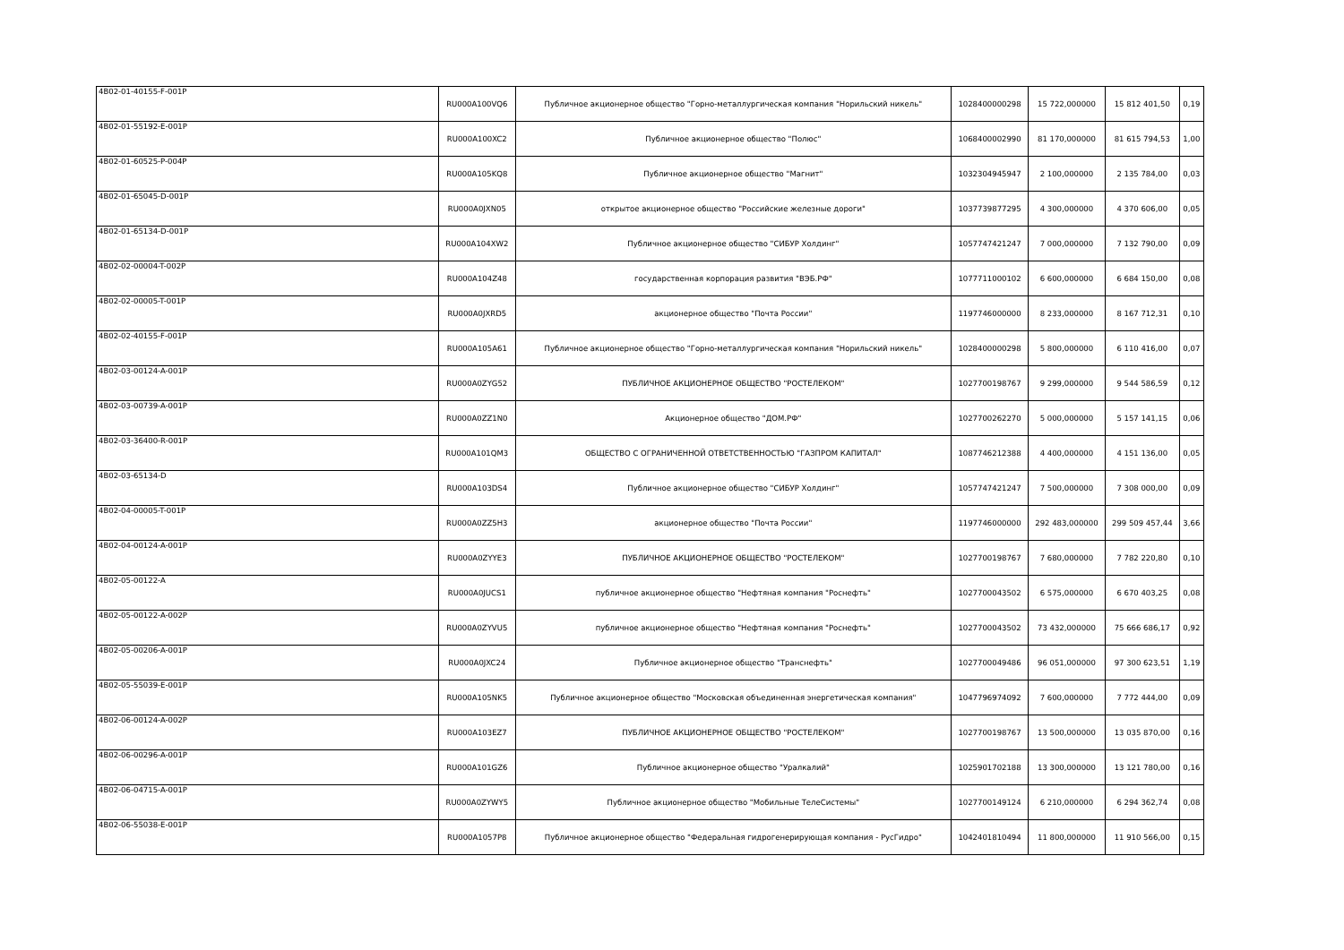| 4B02-01-40155-F-001P | RU000A100VQ6 | Публичное акционерное общество "Горно-металлургическая компания "Норильский никель" | 1028400000298 | 15 722,000000 | 15 812 401,50 | 0,19 |
| 4B02-01-55192-E-001P | RU000A100XC2 | Публичное акционерное общество "Полюс" | 1068400002990 | 81 170,000000 | 81 615 794,53 | 1,00 |
| 4B02-01-60525-P-004P | RU000A105KQ8 | Публичное акционерное общество "Магнит" | 1032304945947 | 2 100,000000 | 2 135 784,00 | 0,03 |
| 4B02-01-65045-D-001P | RU000A0JXN05 | открытое акционерное общество "Российские железные дороги" | 1037739877295 | 4 300,000000 | 4 370 606,00 | 0,05 |
| 4B02-01-65134-D-001P | RU000A104XW2 | Публичное акционерное общество "СИБУР Холдинг" | 1057747421247 | 7 000,000000 | 7 132 790,00 | 0,09 |
| 4B02-02-00004-T-002P | RU000A104Z48 | государственная корпорация развития "ВЭБ.РФ" | 1077711000102 | 6 600,000000 | 6 684 150,00 | 0,08 |
| 4B02-02-00005-T-001P | RU000A0JXRD5 | акционерное общество "Почта России" | 1197746000000 | 8 233,000000 | 8 167 712,31 | 0,10 |
| 4B02-02-40155-F-001P | RU000A105A61 | Публичное акционерное общество "Горно-металлургическая компания "Норильский никель" | 1028400000298 | 5 800,000000 | 6 110 416,00 | 0,07 |
| 4B02-03-00124-A-001P | RU000A0ZYG52 | ПУБЛИЧНОЕ АКЦИОНЕРНОЕ ОБЩЕСТВО "РОСТЕЛЕКОМ" | 1027700198767 | 9 299,000000 | 9 544 586,59 | 0,12 |
| 4B02-03-00739-A-001P | RU000A0ZZ1N0 | Акционерное общество "ДОМ.РФ" | 1027700262270 | 5 000,000000 | 5 157 141,15 | 0,06 |
| 4B02-03-36400-R-001P | RU000A101QM3 | ОБЩЕСТВО С ОГРАНИЧЕННОЙ ОТВЕТСТВЕННОСТЬЮ "ГАЗПРОМ КАПИТАЛ" | 1087746212388 | 4 400,000000 | 4 151 136,00 | 0,05 |
| 4B02-03-65134-D | RU000A103DS4 | Публичное акционерное общество "СИБУР Холдинг" | 1057747421247 | 7 500,000000 | 7 308 000,00 | 0,09 |
| 4B02-04-00005-T-001P | RU000A0ZZ5H3 | акционерное общество "Почта России" | 1197746000000 | 292 483,000000 | 299 509 457,44 | 3,66 |
| 4B02-04-00124-A-001P | RU000A0ZYYE3 | ПУБЛИЧНОЕ АКЦИОНЕРНОЕ ОБЩЕСТВО "РОСТЕЛЕКОМ" | 1027700198767 | 7 680,000000 | 7 782 220,80 | 0,10 |
| 4B02-05-00122-A | RU000A0JUCS1 | публичное акционерное общество "Нефтяная компания "Роснефть" | 1027700043502 | 6 575,000000 | 6 670 403,25 | 0,08 |
| 4B02-05-00122-A-002P | RU000A0ZYVU5 | публичное акционерное общество "Нефтяная компания "Роснефть" | 1027700043502 | 73 432,000000 | 75 666 686,17 | 0,92 |
| 4B02-05-00206-A-001P | RU000A0JXC24 | Публичное акционерное общество "Транснефть" | 1027700049486 | 96 051,000000 | 97 300 623,51 | 1,19 |
| 4B02-05-55039-E-001P | RU000A105NK5 | Публичное акционерное общество "Московская объединенная энергетическая компания" | 1047796974092 | 7 600,000000 | 7 772 444,00 | 0,09 |
| 4B02-06-00124-A-002P | RU000A103EZ7 | ПУБЛИЧНОЕ АКЦИОНЕРНОЕ ОБЩЕСТВО "РОСТЕЛЕКОМ" | 1027700198767 | 13 500,000000 | 13 035 870,00 | 0,16 |
| 4B02-06-00296-A-001P | RU000A101GZ6 | Публичное акционерное общество "Уралкалий" | 1025901702188 | 13 300,000000 | 13 121 780,00 | 0,16 |
| 4B02-06-04715-A-001P | RU000A0ZYWY5 | Публичное акционерное общество "Мобильные ТелеСистемы" | 1027700149124 | 6 210,000000 | 6 294 362,74 | 0,08 |
| 4B02-06-55038-E-001P | RU000A1057P8 | Публичное акционерное общество "Федеральная гидрогенерирующая компания - РусГидро" | 1042401810494 | 11 800,000000 | 11 910 566,00 | 0,15 |